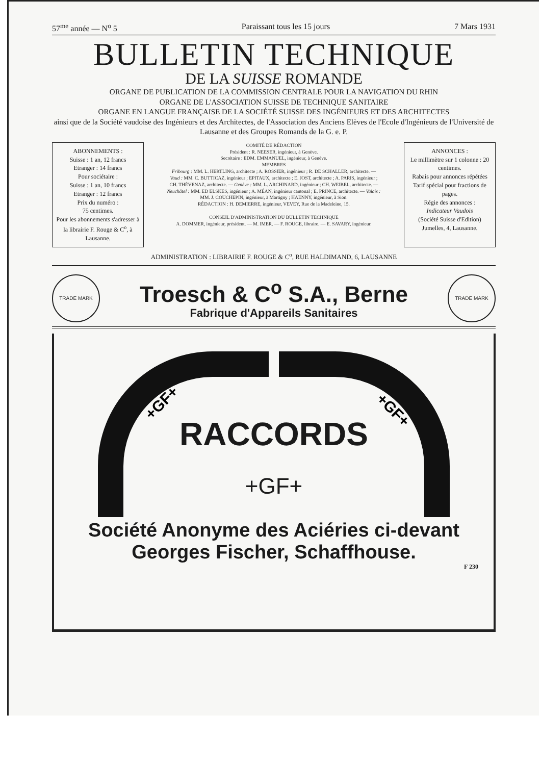57<sup>me</sup> année — N<sup>o</sup> 5 Paraissant tous les 15 jours 7 Mars 1931
BULLETIN TECHNIQUE
DE LA SUISSE ROMANDE
ORGANE DE PUBLICATION DE LA COMMISSION CENTRALE POUR LA NAVIGATION DU RHIN
ORGANE DE L'ASSOCIATION SUISSE DE TECHNIQUE SANITAIRE
ORGANE EN LANGUE FRANÇAISE DE LA SOCIÉTÉ SUISSE DES INGÉNIEURS ET DES ARCHITECTES
ainsi que de la Société vaudoise des Ingénieurs et des Architectes, de l'Association des Anciens Elèves de l'Ecole d'Ingénieurs de l'Université de Lausanne et des Groupes Romands de la G. e. P.
ABONNEMENTS :
Suisse : 1 an, 12 francs
Etranger : 14 francs
Pour sociétaire :
Suisse : 1 an, 10 francs
Etranger : 12 francs
Prix du numéro :
75 centimes.
Pour les abonnements s'adresser à la librairie F. Rouge & C<sup>o</sup>, à Lausanne.
COMITÉ DE RÉDACTION
Président : R. NEESER, ingénieur, à Genève.
Secrétaire : EDM. EMMANUEL, ingénieur, à Genève.
MEMBRES
Fribourg : MM. L. HERTLING, architecte ; A. ROSSIER, ingénieur ; R. DE SCHALLER, architecte. — Vaud : MM. C. BUTTICAZ, ingénieur ; EPITAUX, architecte ; E. JOST, architecte ; A. PARIS, ingénieur ; CH. THÉVENAZ, architecte. — Genève : MM. L. ARCHINARD, ingénieur ; CH. WEIBEL, architecte. — Neuchâtel : MM. ED ELSKES, ingénieur ; A. MÉAN, ingénieur cantonal ; E. PRINCE, architecte. — Valais : MM. J. COUCHEPIN, ingénieur, à Martigny ; HAENNY, ingénieur, à Sion.
RÉDACTION : H. DEMIERRE, ingénieur, VEVEY, Rue de la Madeleine, 15.
CONSEIL D'ADMINISTRATION DU BULLETIN TECHNIQUE
A. DOMMER, ingénieur, président. — M. IMER. — F. ROUGE, libraire. — E. SAVARY, ingénieur.
ANNONCES :
Le millimètre sur 1 colonne : 20 centimes.
Rabais pour annonces répétées
Tarif spécial pour fractions de pages.
Régie des annonces :
Indicateur Vaudois
(Société Suisse d'Edition)
Jumelles, 4, Lausanne.
ADMINISTRATION : LIBRAIRIE F. ROUGE & C<sup>o</sup>, RUE HALDIMAND, 6, LAUSANNE
TRADE MARK
Troesch & C<sup>o</sup> S.A., Berne
Fabrique d'Appareils Sanitaires
TRADE MARK
+GF+
+GF+
RACCORDS
+GF+
Société Anonyme des Aciéries ci-devant
Georges Fischer, Schaffhouse.
F 230